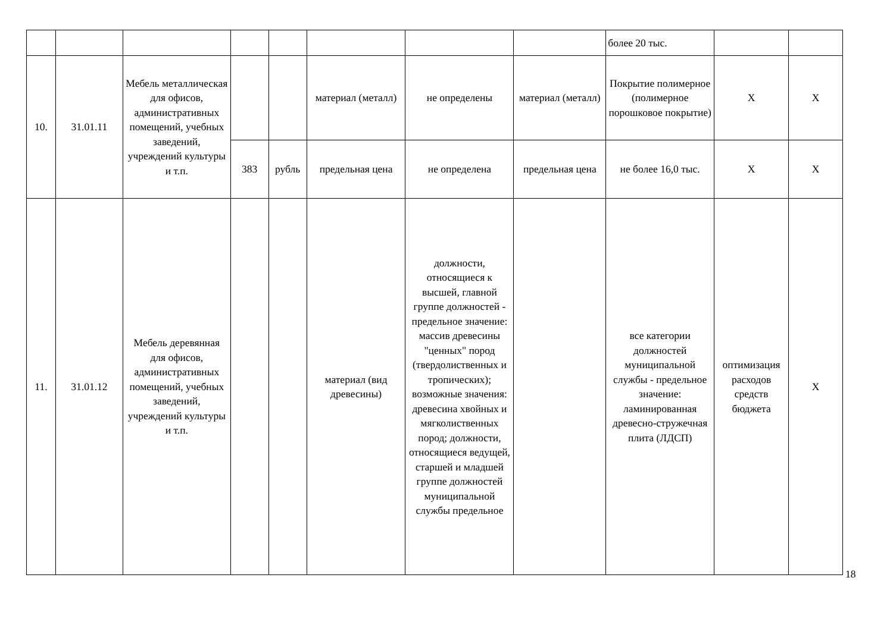| | | | | | | | | более 20 тыс. | | |
| 10. | 31.01.11 | Мебель металлическая для офисов, административных помещений, учебных заведений, учреждений культуры и т.п. | | | материал (металл) | не определены | материал (металл) | Покрытие полимерное (полимерное порошковое покрытие) | X | X |
| | | | 383 | рубль | предельная цена | не определена | предельная цена | не более 16,0 тыс. | X | X |
| 11. | 31.01.12 | Мебель деревянная для офисов, административных помещений, учебных заведений, учреждений культуры и т.п. | | | материал (вид древесины) | должности, относящиеся к высшей, главной группе должностей - предельное значение: массив древесины "ценных" пород (твердолиственных и тропических); возможные значения: древесина хвойных и мягколиственных пород; должности, относящиеся ведущей, старшей и младшей группе должностей муниципальной службы предельное | | все категории должностей муниципальной службы - предельное значение: ламинированная древесно-стружечная плита (ЛДСП) | оптимизация расходов средств бюджета | X |
18